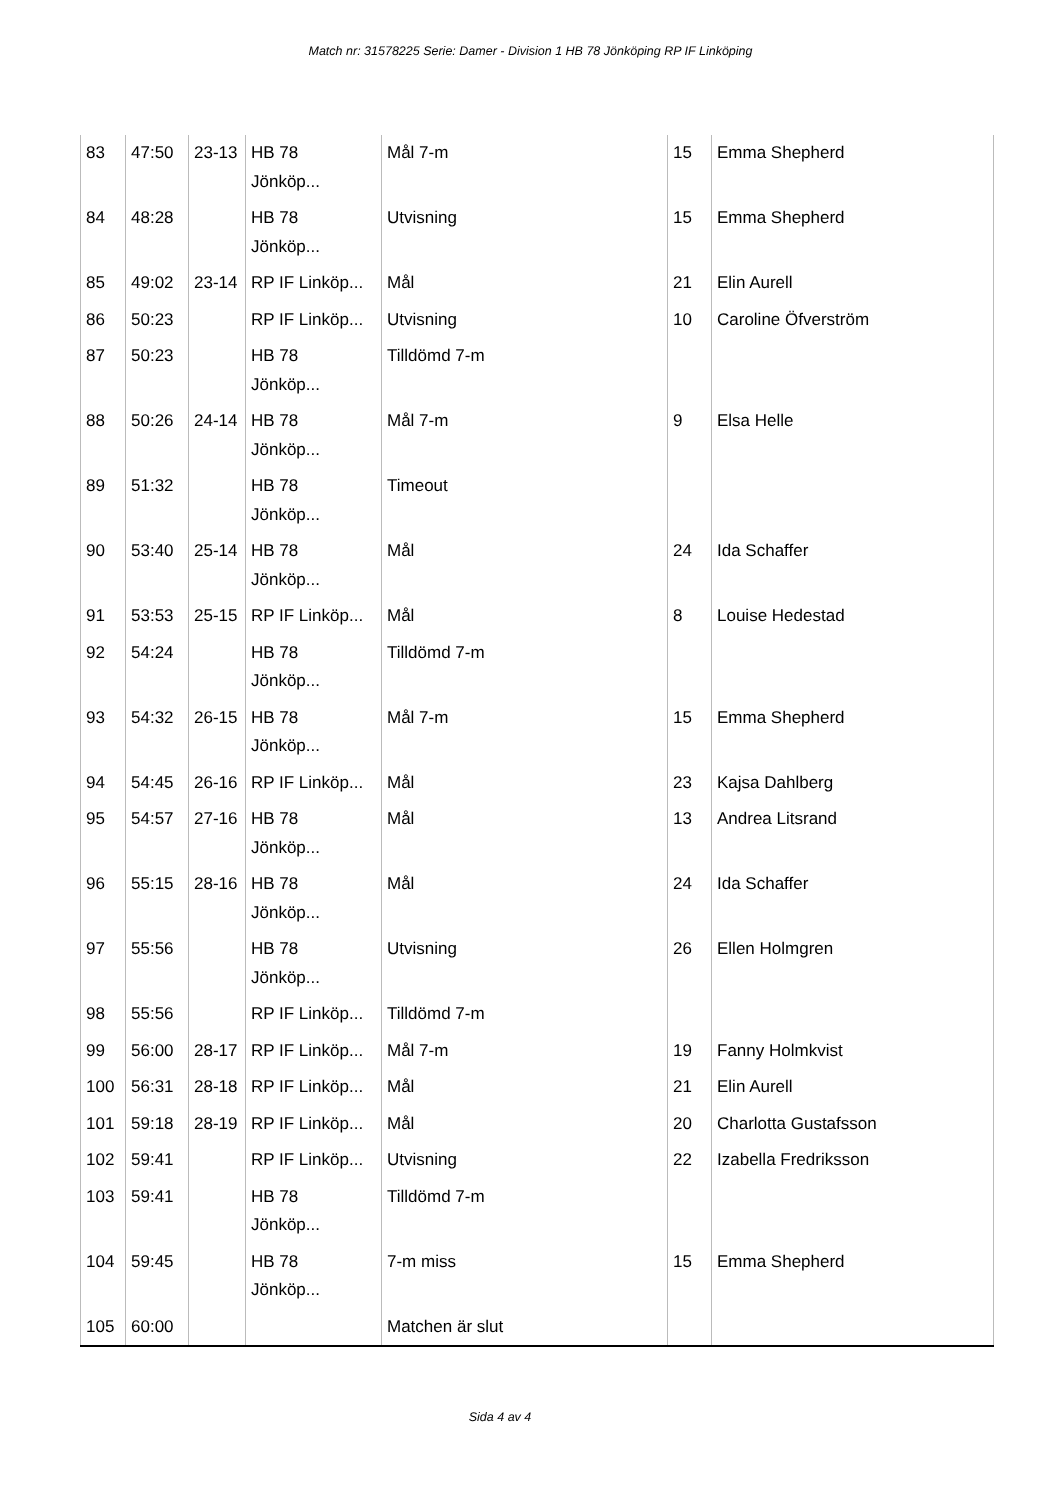Match nr: 31578225 Serie: Damer - Division 1 HB 78 Jönköping RP IF Linköping
| 83 | 47:50 | 23-13 | HB 78 Jönköp... | Mål 7-m | 15 | Emma Shepherd |
| 84 | 48:28 | | HB 78 Jönköp... | Utvisning | 15 | Emma Shepherd |
| 85 | 49:02 | 23-14 | RP IF Linköp... | Mål | 21 | Elin Aurell |
| 86 | 50:23 | | RP IF Linköp... | Utvisning | 10 | Caroline Öfverström |
| 87 | 50:23 | | HB 78 Jönköp... | Tilldömd 7-m | | |
| 88 | 50:26 | 24-14 | HB 78 Jönköp... | Mål 7-m | 9 | Elsa Helle |
| 89 | 51:32 | | HB 78 Jönköp... | Timeout | | |
| 90 | 53:40 | 25-14 | HB 78 Jönköp... | Mål | 24 | Ida Schaffer |
| 91 | 53:53 | 25-15 | RP IF Linköp... | Mål | 8 | Louise Hedestad |
| 92 | 54:24 | | HB 78 Jönköp... | Tilldömd 7-m | | |
| 93 | 54:32 | 26-15 | HB 78 Jönköp... | Mål 7-m | 15 | Emma Shepherd |
| 94 | 54:45 | 26-16 | RP IF Linköp... | Mål | 23 | Kajsa Dahlberg |
| 95 | 54:57 | 27-16 | HB 78 Jönköp... | Mål | 13 | Andrea Litsrand |
| 96 | 55:15 | 28-16 | HB 78 Jönköp... | Mål | 24 | Ida Schaffer |
| 97 | 55:56 | | HB 78 Jönköp... | Utvisning | 26 | Ellen Holmgren |
| 98 | 55:56 | | RP IF Linköp... | Tilldömd 7-m | | |
| 99 | 56:00 | 28-17 | RP IF Linköp... | Mål 7-m | 19 | Fanny Holmkvist |
| 100 | 56:31 | 28-18 | RP IF Linköp... | Mål | 21 | Elin Aurell |
| 101 | 59:18 | 28-19 | RP IF Linköp... | Mål | 20 | Charlotta Gustafsson |
| 102 | 59:41 | | RP IF Linköp... | Utvisning | 22 | Izabella Fredriksson |
| 103 | 59:41 | | HB 78 Jönköp... | Tilldömd 7-m | | |
| 104 | 59:45 | | HB 78 Jönköp... | 7-m miss | 15 | Emma Shepherd |
| 105 | 60:00 | | | Matchen är slut | | |
Sida 4 av 4